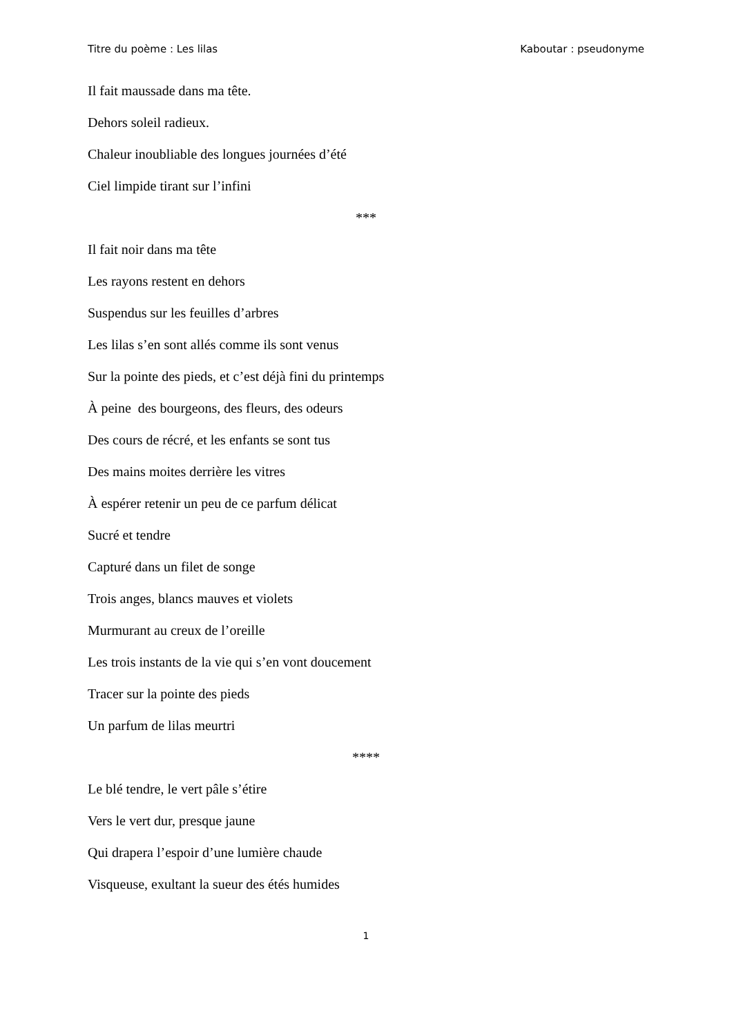Titre du poème : Les lilas Kaboutar : pseudonyme
Il fait maussade dans ma tête.
Dehors soleil radieux.
Chaleur inoubliable des longues journées d’été
Ciel limpide tirant sur l’infini
***
Il fait noir dans ma tête
Les rayons restent en dehors
Suspendus sur les feuilles d’arbres
Les lilas s’en sont allés comme ils sont venus
Sur la pointe des pieds, et c’est déjà fini du printemps
À peine des bourgeons, des fleurs, des odeurs
Des cours de récré, et les enfants se sont tus
Des mains moites derrière les vitres
À espérer retenir un peu de ce parfum délicat
Sucré et tendre
Capturé dans un filet de songe
Trois anges, blancs mauves et violets
Murmurant au creux de l’oreille
Les trois instants de la vie qui s’en vont doucement
Tracer sur la pointe des pieds
Un parfum de lilas meurtri
****
Le blé tendre, le vert pâle s’étire
Vers le vert dur, presque jaune
Qui drapera l’espoir d’une lumière chaude
Visqueuse, exultant la sueur des étés humides
1